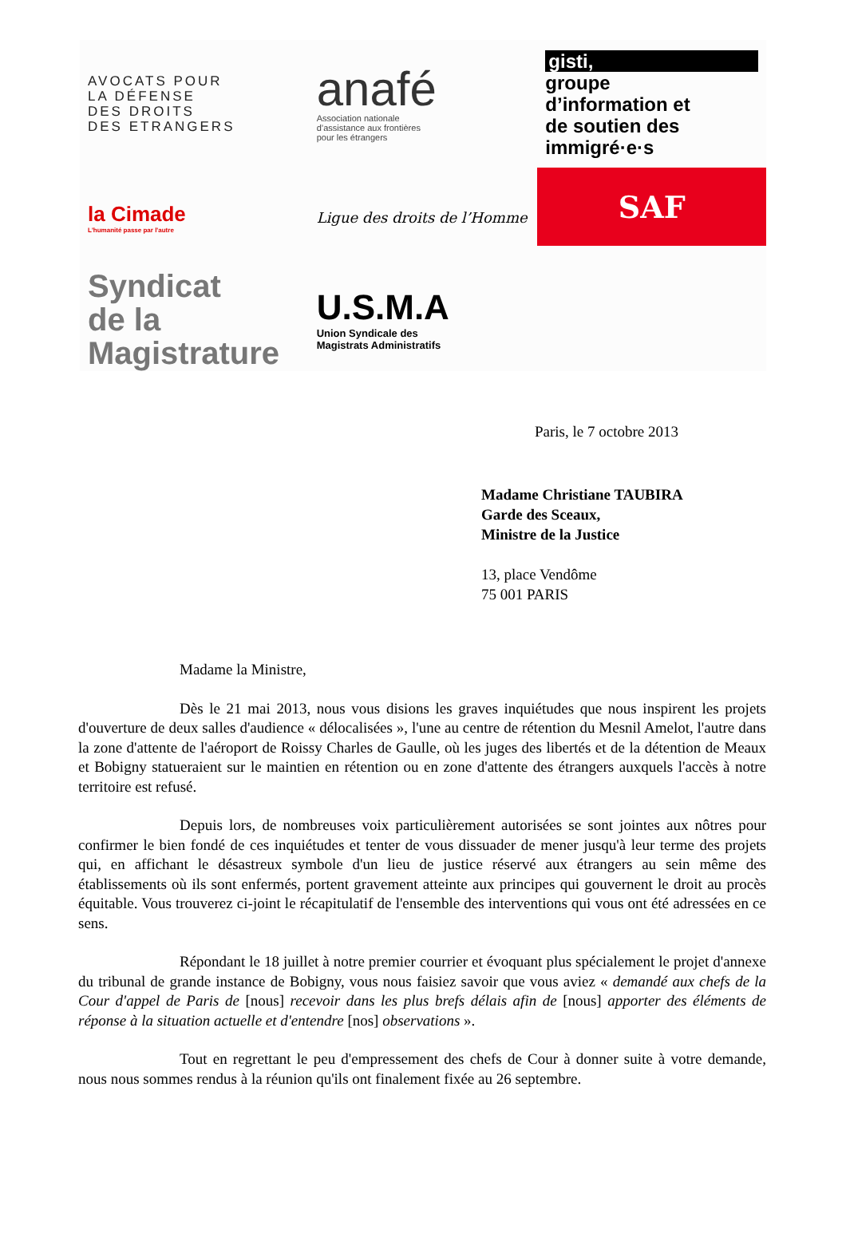AVOCATS POUR
LA DÉFENSE
DES DROITS
DES ETRANGERS
anafé
Association nationale
d’assistance aux frontières
pour les étrangers
gisti,
groupe
d’information et
de soutien des
immigré·e·s
la Cimade
L'humanité passe par l'autre
Ligue des droits de l’Homme
SAF
Syndicat
de la Magistrature
U.S.M.A
Union Syndicale des
Magistrats Administratifs
Paris, le 7 octobre 2013
Madame Christiane TAUBIRA
Garde des Sceaux,
Ministre de la Justice
13, place Vendôme
75 001 PARIS
Madame la Ministre,
Dès le 21 mai 2013, nous vous disions les graves inquiétudes que nous inspirent les projets d'ouverture de deux salles d'audience « délocalisées », l'une au centre de rétention du Mesnil Amelot, l'autre dans la zone d'attente de l'aéroport de Roissy Charles de Gaulle, où les juges des libertés et de la détention de Meaux et Bobigny statueraient sur le maintien en rétention ou en zone d'attente des étrangers auxquels l'accès à notre territoire est refusé.
Depuis lors, de nombreuses voix particulièrement autorisées se sont jointes aux nôtres pour confirmer le bien fondé de ces inquiétudes et tenter de vous dissuader de mener jusqu'à leur terme des projets qui, en affichant le désastreux symbole d'un lieu de justice réservé aux étrangers au sein même des établissements où ils sont enfermés, portent gravement atteinte aux principes qui gouvernent le droit au procès équitable. Vous trouverez ci-joint le récapitulatif de l'ensemble des interventions qui vous ont été adressées en ce sens.
Répondant le 18 juillet à notre premier courrier et évoquant plus spécialement le projet d'annexe du tribunal de grande instance de Bobigny, vous nous faisiez savoir que vous aviez « demandé aux chefs de la Cour d'appel de Paris de [nous] recevoir dans les plus brefs délais afin de [nous] apporter des éléments de réponse à la situation actuelle et d'entendre [nos] observations ».
Tout en regrettant le peu d'empressement des chefs de Cour à donner suite à votre demande, nous nous sommes rendus à la réunion qu'ils ont finalement fixée au 26 septembre.